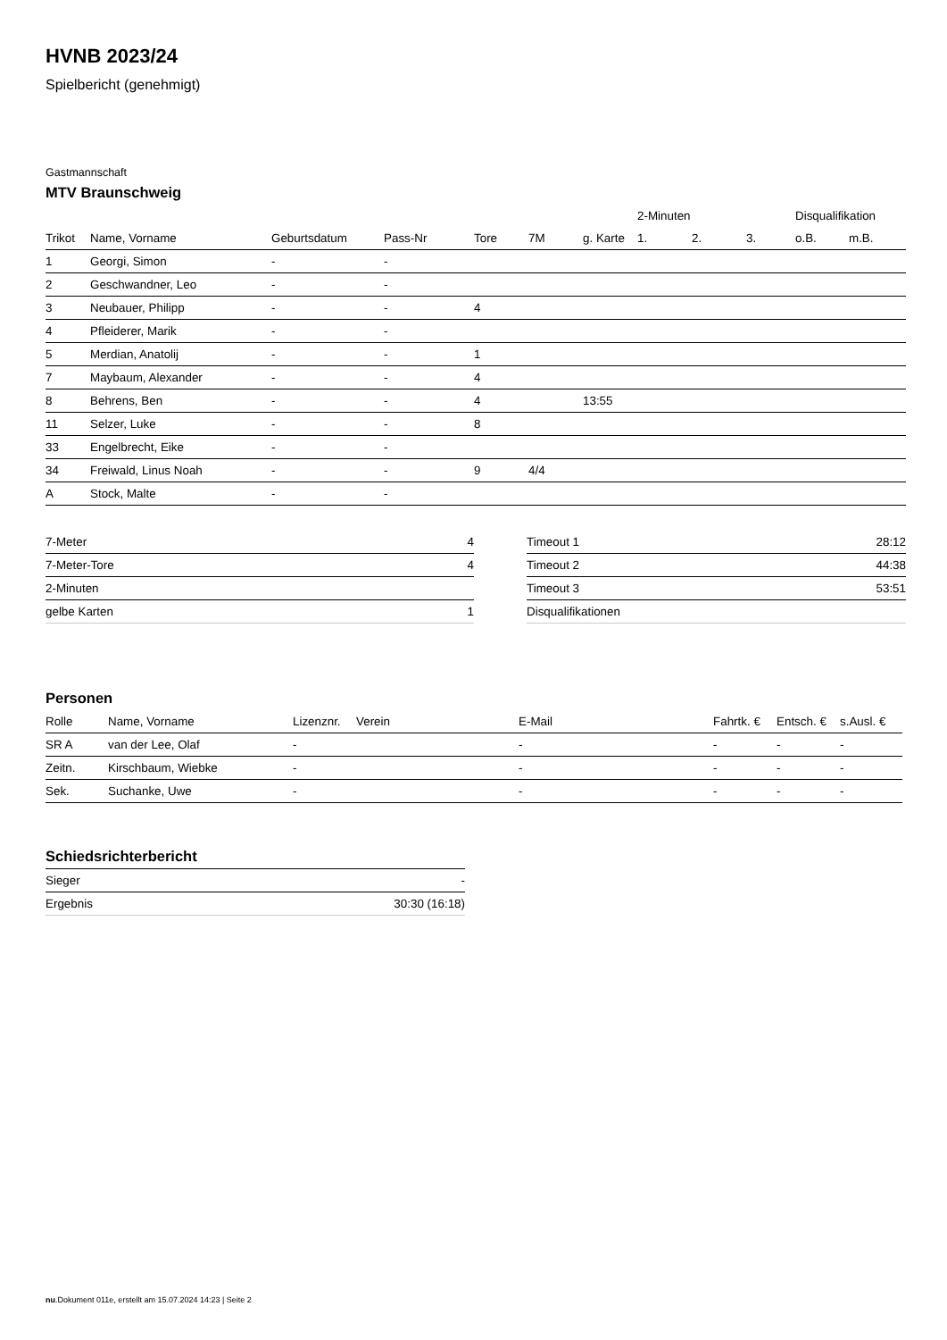HVNB 2023/24
Spielbericht (genehmigt)
Gastmannschaft
MTV Braunschweig
| | | | | | | | 2-Minuten | | | Disqualifikation | |
| --- | --- | --- | --- | --- | --- | --- | --- | --- | --- | --- | --- |
| Trikot | Name, Vorname | Geburtsdatum | Pass-Nr | Tore | 7M | g. Karte | 1. | 2. | 3. | o.B. | m.B. |
| 1 | Georgi, Simon | - | - | | | | | | | | |
| 2 | Geschwandner, Leo | - | - | | | | | | | | |
| 3 | Neubauer, Philipp | - | - | 4 | | | | | | | |
| 4 | Pfleiderer, Marik | - | - | | | | | | | | |
| 5 | Merdian, Anatolij | - | - | 1 | | | | | | | |
| 7 | Maybaum, Alexander | - | - | 4 | | | | | | | |
| 8 | Behrens, Ben | - | - | 4 | | 13:55 | | | | | |
| 11 | Selzer, Luke | - | - | 8 | | | | | | | |
| 33 | Engelbrecht, Eike | - | - | | | | | | | | |
| 34 | Freiwald, Linus Noah | - | - | 9 | 4/4 | | | | | | |
| A | Stock, Malte | - | - | | | | | | | | |
| 7-Meter | 4 |
| 7-Meter-Tore | 4 |
| 2-Minuten | |
| gelbe Karten | 1 |
| Timeout 1 | 28:12 |
| Timeout 2 | 44:38 |
| Timeout 3 | 53:51 |
| Disqualifikationen | |
Personen
| Rolle | Name, Vorname | Lizenznr. | Verein | E-Mail | Fahrtk. € | Entsch. € | s.Ausl. € |
| --- | --- | --- | --- | --- | --- | --- | --- |
| SR A | van der Lee, Olaf | - | | - | - | - | - |
| Zeitn. | Kirschbaum, Wiebke | - | | - | - | - | - |
| Sek. | Suchanke, Uwe | - | | - | - | - | - |
Schiedsrichterbericht
| Sieger | - |
| Ergebnis | 30:30 (16:18) |
nu.Dokument 011e, erstellt am 15.07.2024 14:23 | Seite 2